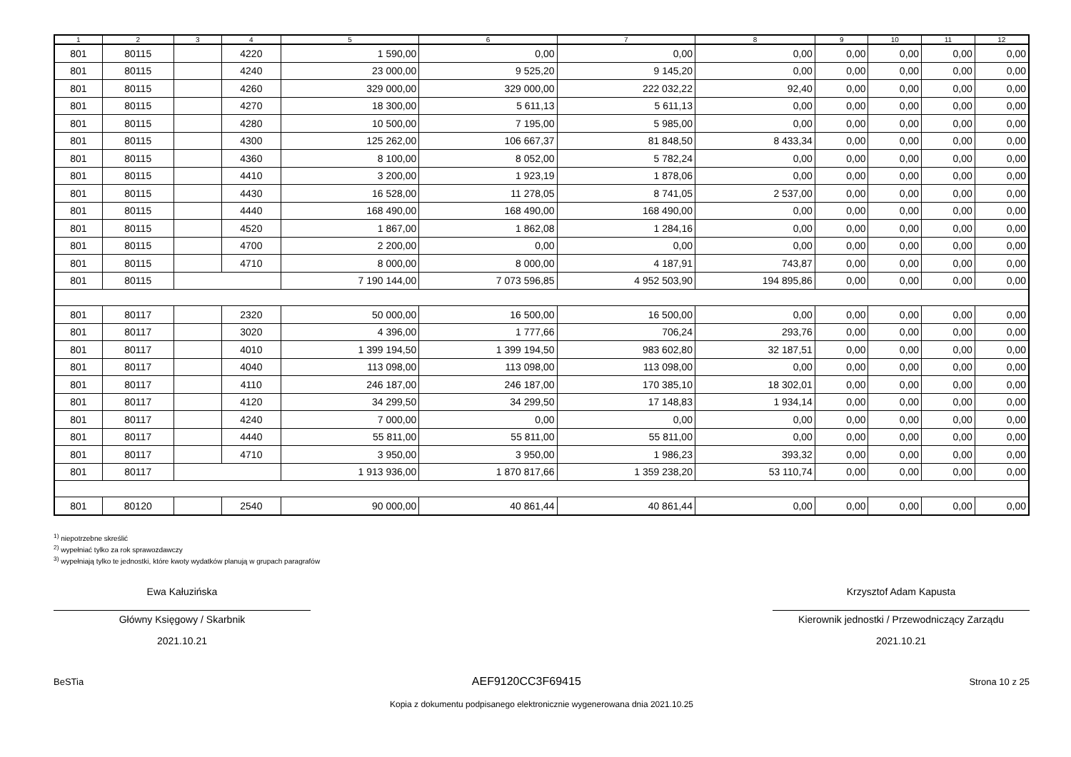| 1 | 2 | 3 | 4 | 5 | 6 | 7 | 8 | 9 | 10 | 11 | 12 |
| --- | --- | --- | --- | --- | --- | --- | --- | --- | --- | --- | --- |
| 801 | 80115 | | 4220 | 1 590,00 | 0,00 | 0,00 | 0,00 | 0,00 | 0,00 | 0,00 | 0,00 |
| 801 | 80115 | | 4240 | 23 000,00 | 9 525,20 | 9 145,20 | 0,00 | 0,00 | 0,00 | 0,00 | 0,00 |
| 801 | 80115 | | 4260 | 329 000,00 | 329 000,00 | 222 032,22 | 92,40 | 0,00 | 0,00 | 0,00 | 0,00 |
| 801 | 80115 | | 4270 | 18 300,00 | 5 611,13 | 5 611,13 | 0,00 | 0,00 | 0,00 | 0,00 | 0,00 |
| 801 | 80115 | | 4280 | 10 500,00 | 7 195,00 | 5 985,00 | 0,00 | 0,00 | 0,00 | 0,00 | 0,00 |
| 801 | 80115 | | 4300 | 125 262,00 | 106 667,37 | 81 848,50 | 8 433,34 | 0,00 | 0,00 | 0,00 | 0,00 |
| 801 | 80115 | | 4360 | 8 100,00 | 8 052,00 | 5 782,24 | 0,00 | 0,00 | 0,00 | 0,00 | 0,00 |
| 801 | 80115 | | 4410 | 3 200,00 | 1 923,19 | 1 878,06 | 0,00 | 0,00 | 0,00 | 0,00 | 0,00 |
| 801 | 80115 | | 4430 | 16 528,00 | 11 278,05 | 8 741,05 | 2 537,00 | 0,00 | 0,00 | 0,00 | 0,00 |
| 801 | 80115 | | 4440 | 168 490,00 | 168 490,00 | 168 490,00 | 0,00 | 0,00 | 0,00 | 0,00 | 0,00 |
| 801 | 80115 | | 4520 | 1 867,00 | 1 862,08 | 1 284,16 | 0,00 | 0,00 | 0,00 | 0,00 | 0,00 |
| 801 | 80115 | | 4700 | 2 200,00 | 0,00 | 0,00 | 0,00 | 0,00 | 0,00 | 0,00 | 0,00 |
| 801 | 80115 | | 4710 | 8 000,00 | 8 000,00 | 4 187,91 | 743,87 | 0,00 | 0,00 | 0,00 | 0,00 |
| 801 | 80115 | | | 7 190 144,00 | 7 073 596,85 | 4 952 503,90 | 194 895,86 | 0,00 | 0,00 | 0,00 | 0,00 |
| 801 | 80117 | | 2320 | 50 000,00 | 16 500,00 | 16 500,00 | 0,00 | 0,00 | 0,00 | 0,00 | 0,00 |
| 801 | 80117 | | 3020 | 4 396,00 | 1 777,66 | 706,24 | 293,76 | 0,00 | 0,00 | 0,00 | 0,00 |
| 801 | 80117 | | 4010 | 1 399 194,50 | 1 399 194,50 | 983 602,80 | 32 187,51 | 0,00 | 0,00 | 0,00 | 0,00 |
| 801 | 80117 | | 4040 | 113 098,00 | 113 098,00 | 113 098,00 | 0,00 | 0,00 | 0,00 | 0,00 | 0,00 |
| 801 | 80117 | | 4110 | 246 187,00 | 246 187,00 | 170 385,10 | 18 302,01 | 0,00 | 0,00 | 0,00 | 0,00 |
| 801 | 80117 | | 4120 | 34 299,50 | 34 299,50 | 17 148,83 | 1 934,14 | 0,00 | 0,00 | 0,00 | 0,00 |
| 801 | 80117 | | 4240 | 7 000,00 | 0,00 | 0,00 | 0,00 | 0,00 | 0,00 | 0,00 | 0,00 |
| 801 | 80117 | | 4440 | 55 811,00 | 55 811,00 | 55 811,00 | 0,00 | 0,00 | 0,00 | 0,00 | 0,00 |
| 801 | 80117 | | 4710 | 3 950,00 | 3 950,00 | 1 986,23 | 393,32 | 0,00 | 0,00 | 0,00 | 0,00 |
| 801 | 80117 | | | 1 913 936,00 | 1 870 817,66 | 1 359 238,20 | 53 110,74 | 0,00 | 0,00 | 0,00 | 0,00 |
| 801 | 80120 | | 2540 | 90 000,00 | 40 861,44 | 40 861,44 | 0,00 | 0,00 | 0,00 | 0,00 | 0,00 |
<sup>1)</sup> niepotrzebne skreślić
<sup>2)</sup> wypełniać tylko za rok sprawozdawczy
<sup>3)</sup> wypełniają tylko te jednostki, które kwoty wydatków planują w grupach paragrafów
Ewa Kałuzińska
Główny Księgowy / Skarbnik
2021.10.21
Krzysztof Adam Kapusta
Kierownik jednostki / Przewodniczący Zarządu
2021.10.21
BeSTia AEF9120CC3F69415 Strona 10 z 25
Kopia z dokumentu podpisanego elektronicznie wygenerowana dnia 2021.10.25